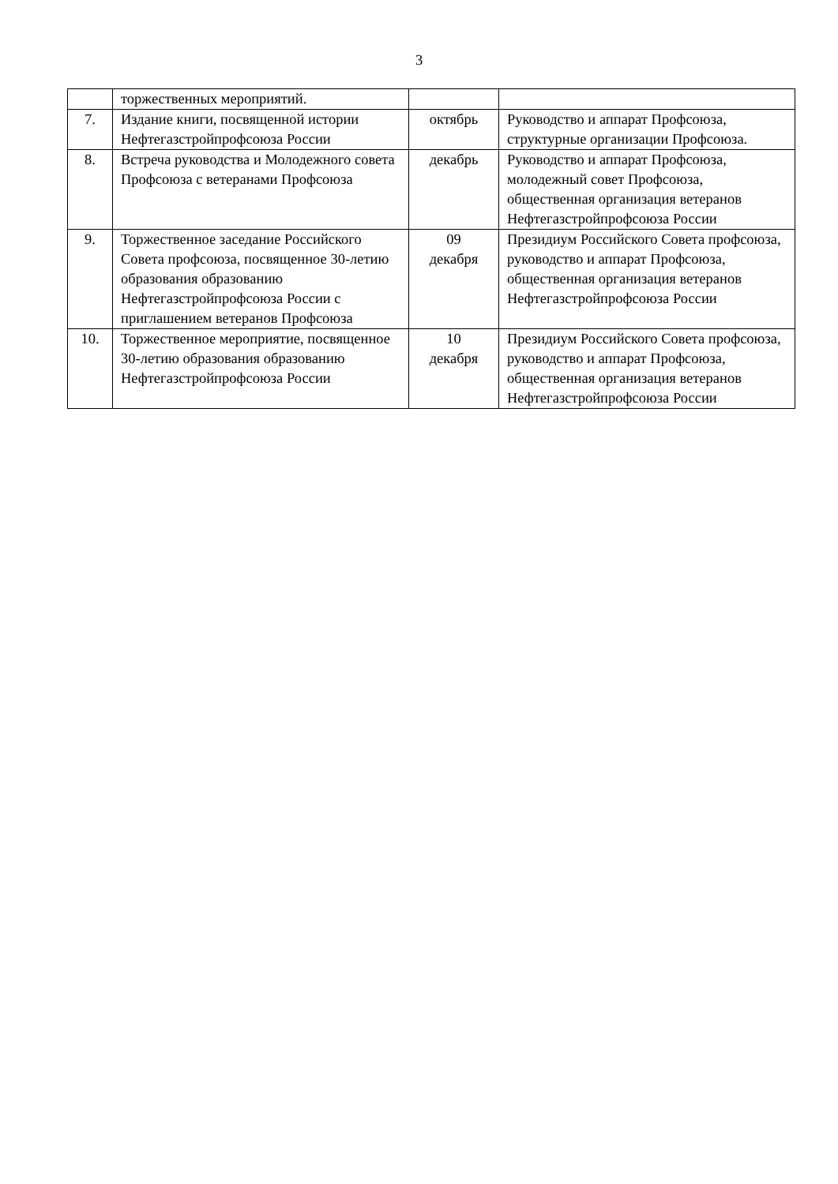3
| | торжественных мероприятий. | | |
| 7. | Издание книги, посвященной истории Нефтегазстройпрофсоюза России | октябрь | Руководство и аппарат Профсоюза, структурные организации Профсоюза. |
| 8. | Встреча руководства и Молодежного совета Профсоюза с ветеранами Профсоюза | декабрь | Руководство и аппарат Профсоюза, молодежный совет Профсоюза, общественная организация ветеранов Нефтегазстройпрофсоюза России |
| 9. | Торжественное заседание Российского Совета профсоюза, посвященное 30-летию образования образованию Нефтегазстройпрофсоюза России с приглашением ветеранов Профсоюза | 09 декабря | Президиум Российского Совета профсоюза, руководство и аппарат Профсоюза, общественная организация ветеранов Нефтегазстройпрофсоюза России |
| 10. | Торжественное мероприятие, посвященное 30-летию образования образованию Нефтегазстройпрофсоюза России | 10 декабря | Президиум Российского Совета профсоюза, руководство и аппарат Профсоюза, общественная организация ветеранов Нефтегазстройпрофсоюза России |